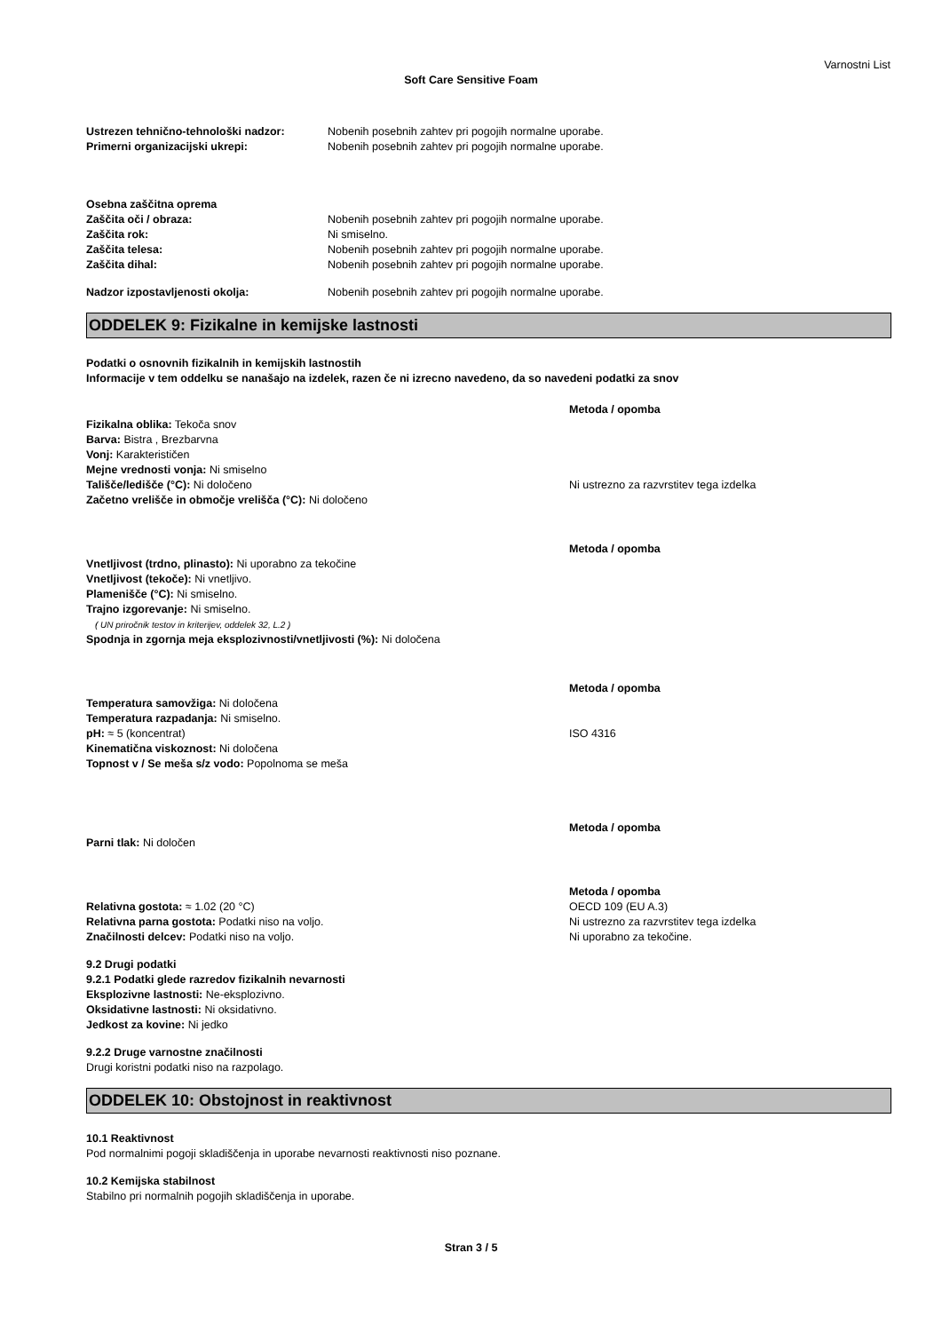Varnostni List
Soft Care Sensitive Foam
Ustrezen tehnično-tehnološki nadzor: Nobenih posebnih zahtev pri pogojih normalne uporabe.
Primerni organizacijski ukrepi: Nobenih posebnih zahtev pri pogojih normalne uporabe.
Osebna zaščitna oprema
Zaščita oči / obraza: Nobenih posebnih zahtev pri pogojih normalne uporabe.
Zaščita rok: Ni smiselno.
Zaščita telesa: Nobenih posebnih zahtev pri pogojih normalne uporabe.
Zaščita dihal: Nobenih posebnih zahtev pri pogojih normalne uporabe.
Nadzor izpostavljenosti okolja: Nobenih posebnih zahtev pri pogojih normalne uporabe.
ODDELEK 9: Fizikalne in kemijske lastnosti
Podatki o osnovnih fizikalnih in kemijskih lastnostih
Informacije v tem oddelku se nanašajo na izdelek, razen če ni izrecno navedeno, da so navedeni podatki za snov
Metoda / opomba
Fizikalna oblika: Tekoča snov
Barva: Bistra , Brezbarvna
Vonj: Karakterističen
Mejne vrednosti vonja: Ni smiselno
Tališče/ledišče (°C): Ni določeno Ni ustrezno za razvrstitev tega izdelka
Začetno vrelišče in območje vrelišča (°C): Ni določeno
Metoda / opomba
Vnetljivost (trdno, plinasto): Ni uporabno za tekočine
Vnetljivost (tekoče): Ni vnetljivo.
Plamenišče (°C): Ni smiselno.
Trajno izgorevanje: Ni smiselno.
( UN priročnik testov in kriterijev, oddelek 32, L.2 )
Spodnja in zgornja meja eksplozivnosti/vnetljivosti (%): Ni določena
Metoda / opomba
Temperatura samovžiga: Ni določena
Temperatura razpadanja: Ni smiselno.
pH: ≈ 5 (koncentrat) ISO 4316
Kinematična viskoznost: Ni določena
Topnost v / Se meša s/z vodo: Popolnoma se meša
Metoda / opomba
Parni tlak: Ni določen
Metoda / opomba
Relativna gostota: ≈ 1.02 (20 °C) OECD 109 (EU A.3)
Relativna parna gostota: Podatki niso na voljo. Ni ustrezno za razvrstitev tega izdelka
Značilnosti delcev: Podatki niso na voljo. Ni uporabno za tekočine.
9.2 Drugi podatki
9.2.1 Podatki glede razredov fizikalnih nevarnosti
Eksplozivne lastnosti: Ne-eksplozivno.
Oksidativne lastnosti: Ni oksidativno.
Jedkost za kovine: Ni jedko
9.2.2 Druge varnostne značilnosti
Drugi koristni podatki niso na razpolago.
ODDELEK 10: Obstojnost in reaktivnost
10.1 Reaktivnost
Pod normalnimi pogoji skladiščenja in uporabe nevarnosti reaktivnosti niso poznane.
10.2 Kemijska stabilnost
Stabilno pri normalnih pogojih skladiščenja in uporabe.
Stran 3 / 5